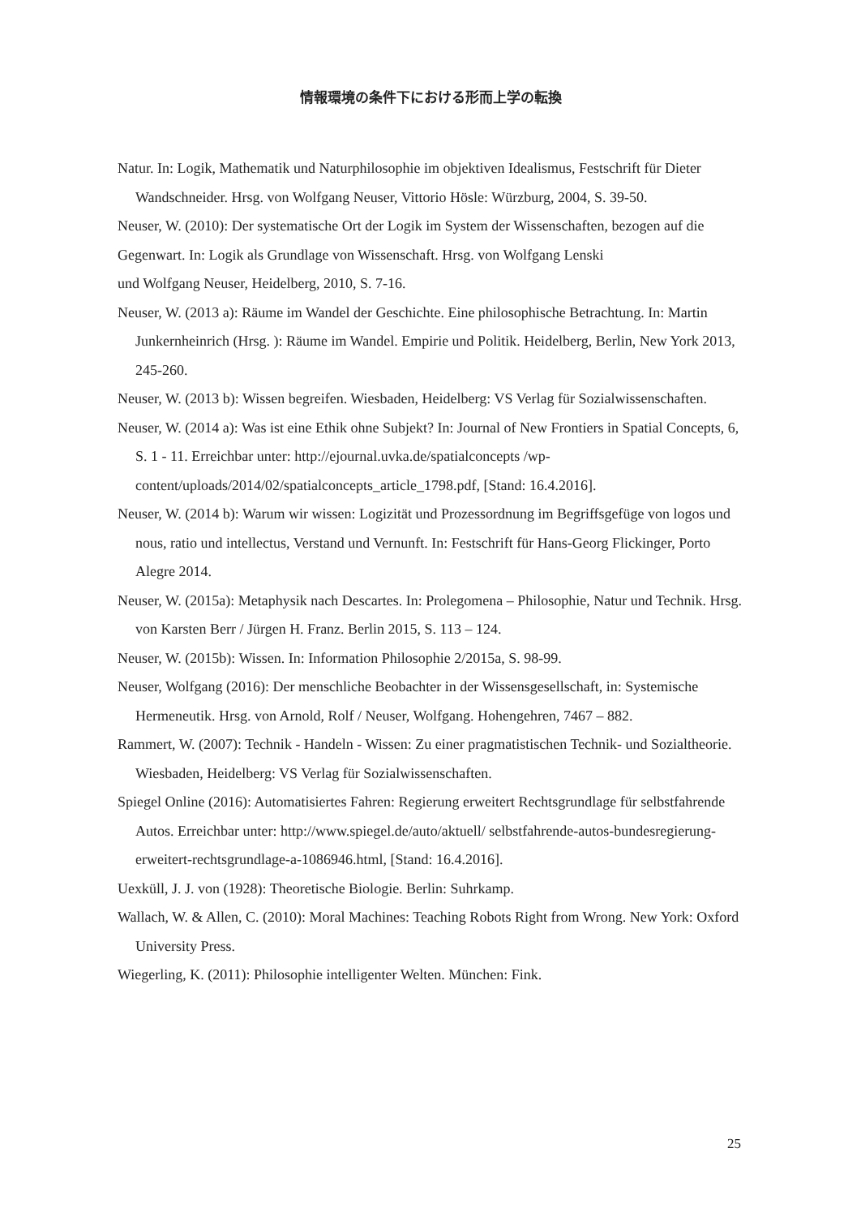情報環境の条件下における形而上学の転換
Natur. In: Logik, Mathematik und Naturphilosophie im objektiven Idealismus, Festschrift für Dieter Wandschneider. Hrsg. von Wolfgang Neuser, Vittorio Hösle: Würzburg, 2004, S. 39-50.
Neuser, W. (2010): Der systematische Ort der Logik im System der Wissenschaften, bezogen auf die
Gegenwart. In: Logik als Grundlage von Wissenschaft. Hrsg. von Wolfgang Lenski
und Wolfgang Neuser, Heidelberg, 2010, S. 7-16.
Neuser, W. (2013 a): Räume im Wandel der Geschichte. Eine philosophische Betrachtung. In: Martin Junkernheinrich (Hrsg. ): Räume im Wandel. Empirie und Politik. Heidelberg, Berlin, New York 2013, 245-260.
Neuser, W. (2013 b): Wissen begreifen. Wiesbaden, Heidelberg: VS Verlag für Sozialwissenschaften.
Neuser, W. (2014 a): Was ist eine Ethik ohne Subjekt? In: Journal of New Frontiers in Spatial Concepts, 6, S. 1 - 11. Erreichbar unter: http://ejournal.uvka.de/spatialconcepts /wp-content/uploads/2014/02/spatialconcepts_article_1798.pdf, [Stand: 16.4.2016].
Neuser, W. (2014 b): Warum wir wissen: Logizität und Prozessordnung im Begriffsgefüge von logos und nous, ratio und intellectus, Verstand und Vernunft. In: Festschrift für Hans-Georg Flickinger, Porto Alegre 2014.
Neuser, W. (2015a): Metaphysik nach Descartes. In: Prolegomena – Philosophie, Natur und Technik. Hrsg. von Karsten Berr / Jürgen H. Franz. Berlin 2015, S. 113 – 124.
Neuser, W. (2015b): Wissen. In: Information Philosophie 2/2015a, S. 98-99.
Neuser, Wolfgang (2016): Der menschliche Beobachter in der Wissensgesellschaft, in: Systemische Hermeneutik. Hrsg. von Arnold, Rolf / Neuser, Wolfgang. Hohengehren, 7467 – 882.
Rammert, W. (2007): Technik - Handeln - Wissen: Zu einer pragmatistischen Technik- und Sozialtheorie. Wiesbaden, Heidelberg: VS Verlag für Sozialwissenschaften.
Spiegel Online (2016): Automatisiertes Fahren: Regierung erweitert Rechtsgrundlage für selbstfahrende Autos. Erreichbar unter: http://www.spiegel.de/auto/aktuell/ selbstfahrende-autos-bundesregierung-erweitert-rechtsgrundlage-a-1086946.html, [Stand: 16.4.2016].
Uexküll, J. J. von (1928): Theoretische Biologie. Berlin: Suhrkamp.
Wallach, W. & Allen, C. (2010): Moral Machines: Teaching Robots Right from Wrong. New York: Oxford University Press.
Wiegerling, K. (2011): Philosophie intelligenter Welten. München: Fink.
25